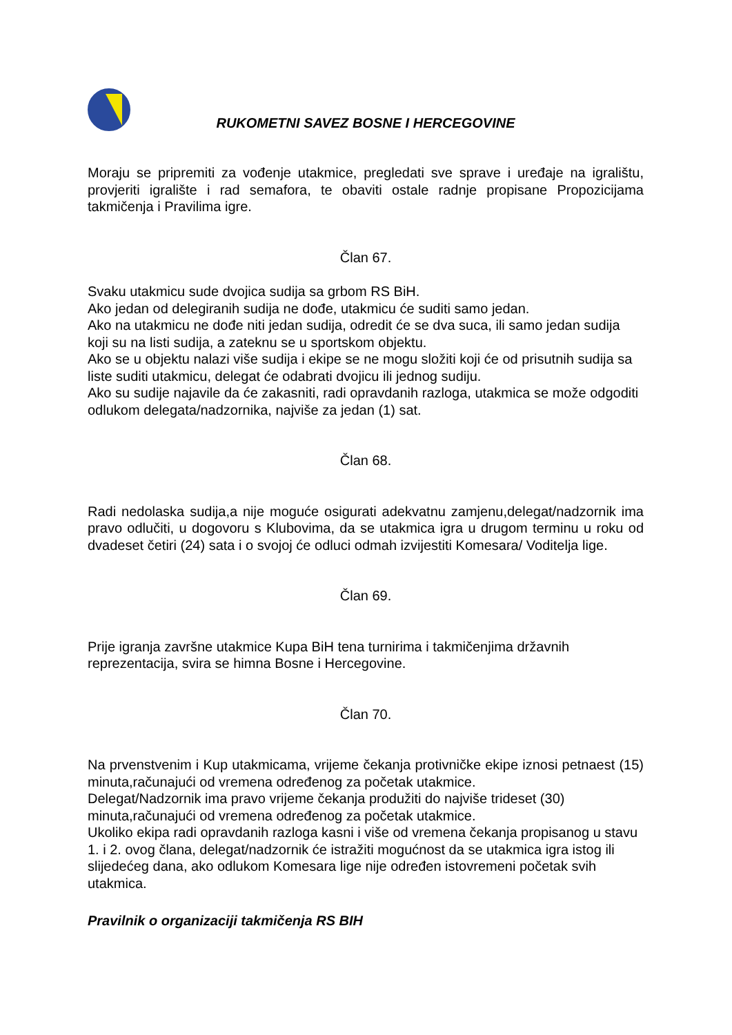RUKOMETNI SAVEZ BOSNE I HERCEGOVINE
Moraju se pripremiti za vođenje utakmice, pregledati sve sprave i uređaje na igralištu, provjeriti igralište i rad semafora, te obaviti ostale radnje propisane Propozicijama takmičenja i Pravilima igre.
Član 67.
Svaku utakmicu sude dvojica sudija sa grbom RS BiH.
Ako jedan od delegiranih sudija ne dođe, utakmicu će suditi samo jedan.
Ako na utakmicu ne dođe niti jedan sudija, odredit će se dva suca, ili samo jedan sudija koji su na listi sudija, a zateknu se u sportskom objektu.
Ako se u objektu nalazi više sudija i ekipe se ne mogu složiti koji će od prisutnih sudija sa liste suditi utakmicu, delegat će odabrati dvojicu ili jednog sudiju.
Ako su sudije najavile da će zakasniti, radi opravdanih razloga, utakmica se može odgoditi odlukom delegata/nadzornika, najviše za jedan (1) sat.
Član 68.
Radi nedolaska sudija,a nije moguće osigurati adekvatnu zamjenu,delegat/nadzornik ima pravo odlučiti, u dogovoru s Klubovima, da se utakmica igra u drugom terminu u roku od dvadeset četiri (24) sata i o svojoj će odluci odmah izvijestiti Komesara/ Voditelja lige.
Član 69.
Prije igranja završne utakmice Kupa BiH tena turnirima i takmičenjima državnih reprezentacija, svira se himna Bosne i Hercegovine.
Član 70.
Na prvenstvenim i Kup utakmicama, vrijeme čekanja protivničke ekipe iznosi petnaest (15) minuta,računajući od vremena određenog za početak utakmice.
Delegat/Nadzornik ima pravo vrijeme čekanja produžiti do najviše trideset (30) minuta,računajući od vremena određenog za početak utakmice.
Ukoliko ekipa radi opravdanih razloga kasni i više od vremena čekanja propisanog u stavu 1. i 2. ovog člana, delegat/nadzornik će istražiti mogućnost da se utakmica igra istog ili slijedećeg dana, ako odlukom Komesara lige nije određen istovremeni početak svih utakmica.
Pravilnik o organizaciji takmičenja RS BIH